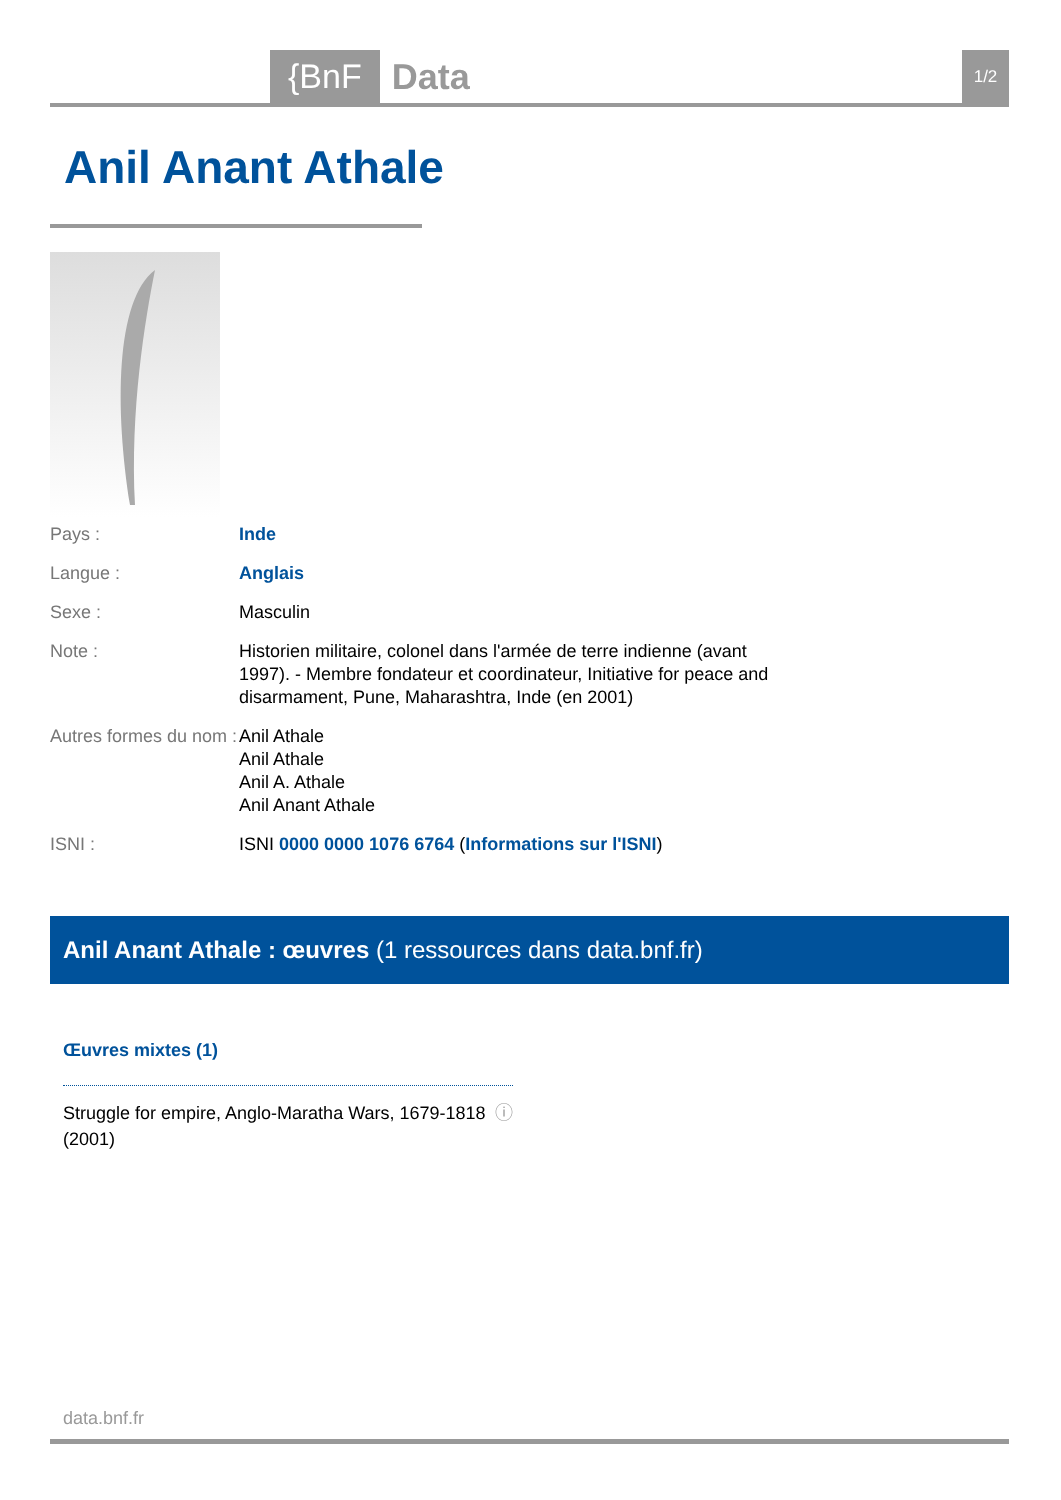{BnF Data 1/2
Anil Anant Athale
| Pays : | Inde |
| Langue : | Anglais |
| Sexe : | Masculin |
| Note : | Historien militaire, colonel dans l'armée de terre indienne (avant 1997). - Membre fondateur et coordinateur, Initiative for peace and disarmament, Pune, Maharashtra, Inde (en 2001) |
| Autres formes du nom : | Anil Athale Anil Athale Anil A. Athale Anil Anant Athale |
| ISNI : | ISNI 0000 0000 1076 6764 ( Informations sur l'ISNI ) |
Anil Anant Athale : œuvres (1 ressources dans data.bnf.fr)
Œuvres mixtes (1)
Struggle for empire, Anglo-Maratha Wars, 1679-1818
(2001) ⓘ
data.bnf.fr